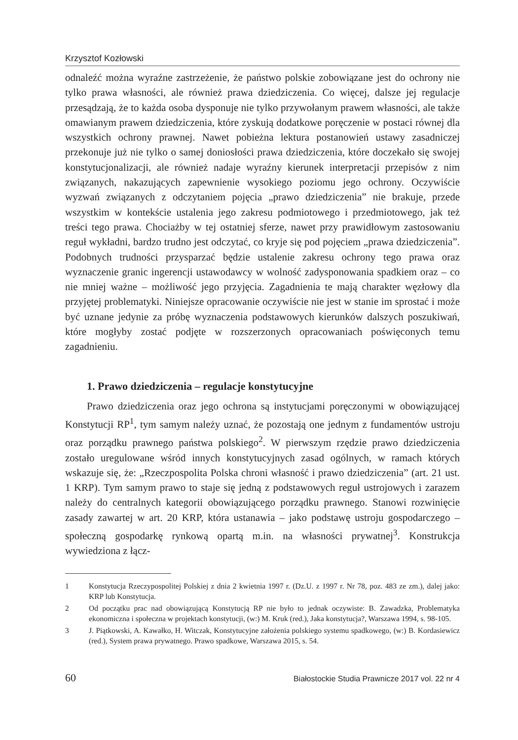Krzysztof Kozłowski
odnaleźć można wyraźne zastrzeżenie, że państwo polskie zobowiązane jest do ochrony nie tylko prawa własności, ale również prawa dziedziczenia. Co więcej, dalsze jej regulacje przesądzają, że to każda osoba dysponuje nie tylko przywołanym prawem własności, ale także omawianym prawem dziedziczenia, które zyskują dodatkowe poręczenie w postaci równej dla wszystkich ochrony prawnej. Nawet pobieżna lektura postanowień ustawy zasadniczej przekonuje już nie tylko o samej doniosłości prawa dziedziczenia, które doczekało się swojej konstytucjonalizacji, ale również nadaje wyraźny kierunek interpretacji przepisów z nim związanych, nakazujących zapewnienie wysokiego poziomu jego ochrony. Oczywiście wyzwań związanych z odczytaniem pojęcia „prawo dziedziczenia” nie brakuje, przede wszystkim w kontekście ustalenia jego zakresu podmiotowego i przedmiotowego, jak też treści tego prawa. Chociażby w tej ostatniej sferze, nawet przy prawidłowym zastosowaniu reguł wykładni, bardzo trudno jest odczytać, co kryje się pod pojęciem „prawa dziedziczenia”. Podobnych trudności przysparzać będzie ustalenie zakresu ochrony tego prawa oraz wyznaczenie granic ingerencji ustawodawcy w wolność zadysponowania spadkiem oraz – co nie mniej ważne – możliwość jego przyjęcia. Zagadnienia te mają charakter węzłowy dla przyjętej problematyki. Niniejsze opracowanie oczywiście nie jest w stanie im sprostać i może być uznane jedynie za próbę wyznaczenia podstawowych kierunków dalszych poszukiwań, które mogłyby zostać podjęte w rozszerzonych opracowaniach poświęconych temu zagadnieniu.
1. Prawo dziedziczenia – regulacje konstytucyjne
Prawo dziedziczenia oraz jego ochrona są instytucjami poręczonymi w obowiązującej Konstytucji RP<sup>1</sup>, tym samym należy uznać, że pozostają one jednym z fundamentów ustroju oraz porządku prawnego państwa polskiego<sup>2</sup>. W pierwszym rzędzie prawo dziedziczenia zostało uregulowane wśród innych konstytucyjnych zasad ogólnych, w ramach których wskazuje się, że: „Rzeczpospolita Polska chroni własność i prawo dziedziczenia” (art. 21 ust. 1 KRP). Tym samym prawo to staje się jedną z podstawowych reguł ustrojowych i zarazem należy do centralnych kategorii obowiązującego porządku prawnego. Stanowi rozwinięcie zasady zawartej w art. 20 KRP, która ustanawia – jako podstawę ustroju gospodarczego – społeczną gospodarkę rynkową opartą m.in. na własności prywatnej<sup>3</sup>. Konstrukcja wywiedziona z łącz-
1 Konstytucja Rzeczypospolitej Polskiej z dnia 2 kwietnia 1997 r. (Dz.U. z 1997 r. Nr 78, poz. 483 ze zm.), dalej jako: KRP lub Konstytucja.
2 Od początku prac nad obowiązującą Konstytucją RP nie było to jednak oczywiste: B. Zawadzka, Problematyka ekonomiczna i społeczna w projektach konstytucji, (w:) M. Kruk (red.), Jaka konstytucja?, Warszawa 1994, s. 98-105.
3 J. Piątkowski, A. Kawałko, H. Witczak, Konstytucyjne założenia polskiego systemu spadkowego, (w:) B. Kordasiewicz (red.), System prawa prywatnego. Prawo spadkowe, Warszawa 2015, s. 54.
60 Białostockie Studia Prawnicze 2017 vol. 22 nr 4